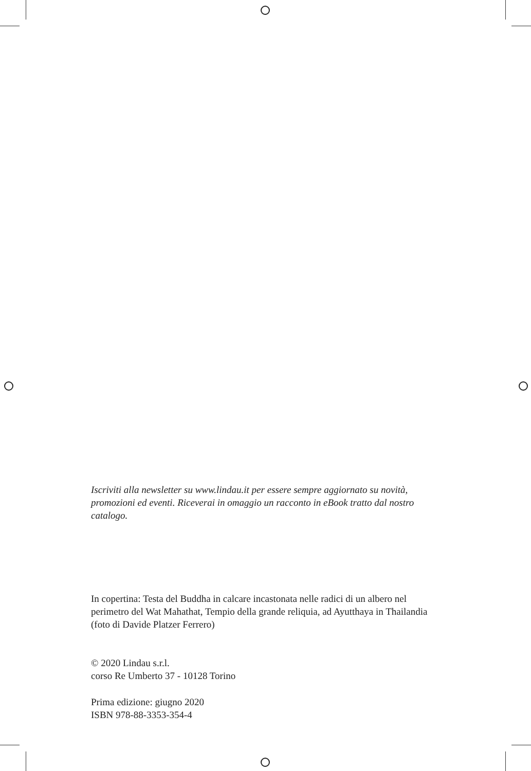Iscriviti alla newsletter su www.lindau.it per essere sempre aggiornato su novità, promozioni ed eventi. Riceverai in omaggio un racconto in eBook tratto dal nostro catalogo.
In copertina: Testa del Buddha in calcare incastonata nelle radici di un albero nel perimetro del Wat Mahathat, Tempio della grande reliquia, ad Ayutthaya in Thailandia (foto di Davide Platzer Ferrero)
© 2020 Lindau s.r.l.
corso Re Umberto 37 - 10128 Torino
Prima edizione: giugno 2020
ISBN 978-88-3353-354-4